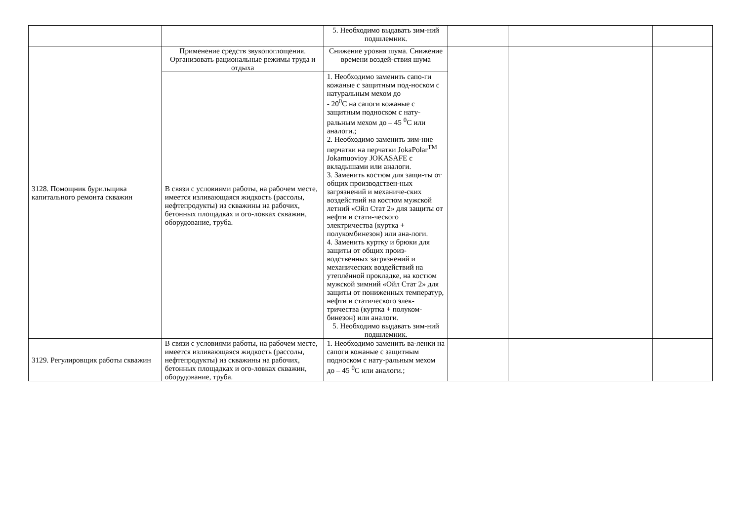| | | 5. Необходимо выдавать зим-ний подшлемник. | | | |
| 3128. Помощник бурильщика капитального ремонта скважин | Применение средств звукопоглощения. Организовать рациональные режимы труда и отдыха | Снижение уровня шума. Снижение времени воздей-ствия шума | | | |
| | В связи с условиями работы, на рабочем месте, имеется изливающаяся жидкость (рассолы, нефтепродукты) из скважины на рабочих, бетонных площадках и ого-ловках скважин, оборудование, труба. | 1. Необходимо заменить сапо-ги кожаные с защитным под-носком с натуральным мехом до - 20<sup>0</sup>С на сапоги кожаные с защитным подноском с нату-ральным мехом до – 45 <sup>0</sup>С или аналоги.; 2. Необходимо заменить зим-ние перчатки на перчатки JokaPolar<sup>TM</sup> Jokamuovioy JOKASAFE с вкладышами или аналоги. 3. Заменить костюм для защи-ты от общих производствен-ных загрязнений и механиче-ских воздействий на костюм мужской летний «Ойл Стат 2» для защиты от нефти и стати-ческого электричества (куртка + полукомбинезон) или ана-логи. 4. Заменить куртку и брюки для защиты от общих произ-водственных загрязнений и механических воздействий на утеплённой прокладке, на костюм мужской зимний «Ойл Стат 2» для защиты от пониженных температур, нефти и статического элек-тричества (куртка + полуком-бинезон) или аналоги. 5. Необходимо выдавать зим-ний подшлемник. | | | |
| 3129. Регулировщик работы скважин | В связи с условиями работы, на рабочем месте, имеется изливающаяся жидкость (рассолы, нефтепродукты) из скважины на рабочих, бетонных площадках и ого-ловках скважин, оборудование, труба. | 1. Необходимо заменить ва-ленки на сапоги кожаные с защитным подноском с нату-ральным мехом до – 45 <sup>0</sup>С или аналоги.; | | | |